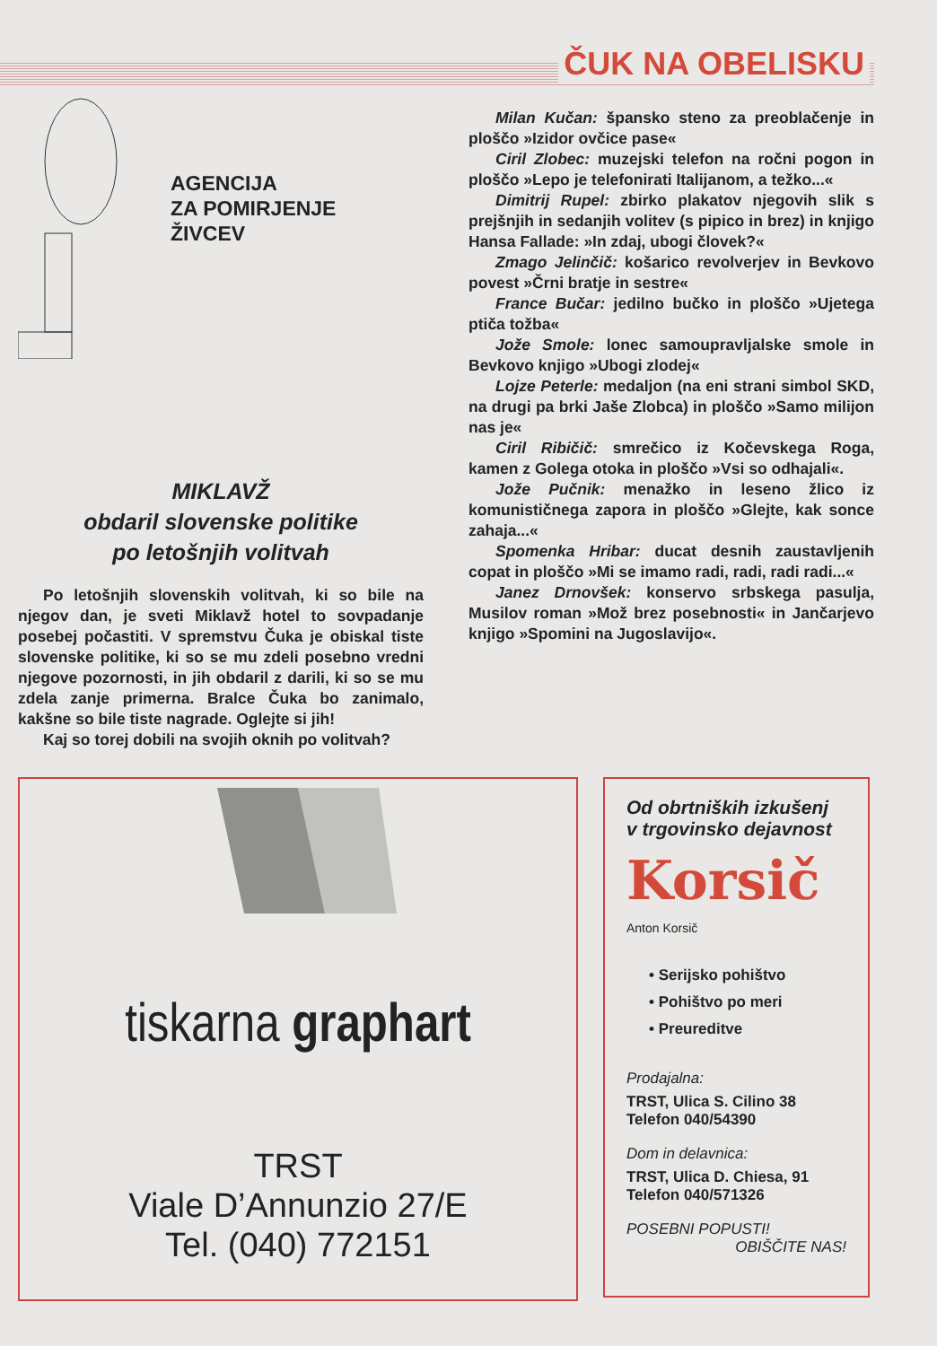ČUK NA OBELISKU
AGENCIJA
ZA POMIRJENJE
ŽIVCEV
MIKLAVŽ
obdaril slovenske politike
po letošnjih volitvah
Po letošnjih slovenskih volitvah, ki so bile na njegov dan, je sveti Miklavž hotel to sovpadanje posebej počastiti. V spremstvu Čuka je obiskal tiste slovenske politike, ki so se mu zdeli posebno vredni njegove pozornosti, in jih obdaril z darili, ki so se mu zdela zanje primerna. Bralce Čuka bo zanimalo, kakšne so bile tiste nagrade. Oglejte si jih!
Kaj so torej dobili na svojih oknih po volitvah?
Milan Kučan: špansko steno za preoblačenje in ploščo »Izidor ovčice pase«
Ciril Zlobec: muzejski telefon na ročni pogon in ploščo »Lepo je telefonirati Italijanom, a težko...«
Dimitrij Rupel: zbirko plakatov njegovih slik s prejšnjih in sedanjih volitev (s pipico in brez) in knjigo Hansa Fallade: »In zdaj, ubogi človek?«
Zmago Jelinčič: košarico revolverjev in Bevkovo povest »Črni bratje in sestre«
France Bučar: jedilno bučko in ploščo »Ujetega ptiča tožba«
Jože Smole: lonec samoupravljalske smole in Bevkovo knjigo »Ubogi zlodej«
Lojze Peterle: medaljon (na eni strani simbol SKD, na drugi pa brki Jaše Zlobca) in ploščo »Samo milijon nas je«
Ciril Ribičič: smrečico iz Kočevskega Roga, kamen z Golega otoka in ploščo »Vsi so odhajali«.
Jože Pučnik: menažko in leseno žlico iz komunističnega zapora in ploščo »Glejte, kak sonce zahaja...«
Spomenka Hribar: ducat desnih zaustavljenih copat in ploščo »Mi se imamo radi, radi, radi radi...«
Janez Drnovšek: konservo srbskega pasulja, Musilov roman »Mož brez posebnosti« in Jančarjevo knjigo »Spomini na Jugoslavijo«.
tiskarna graphart
TRST
Viale D’Annunzio 27/E
Tel. (040) 772151
Od obrtniških izkušenj
v trgovinsko dejavnost
Korsič
Anton Korsič
• Serijsko pohištvo
• Pohištvo po meri
• Preureditve
Prodajalna:
TRST, Ulica S. Cilino 38
Telefon 040/54390
Dom in delavnica:
TRST, Ulica D. Chiesa, 91
Telefon 040/571326
POSEBNI POPUSTI!
OBIŠČITE NAS!